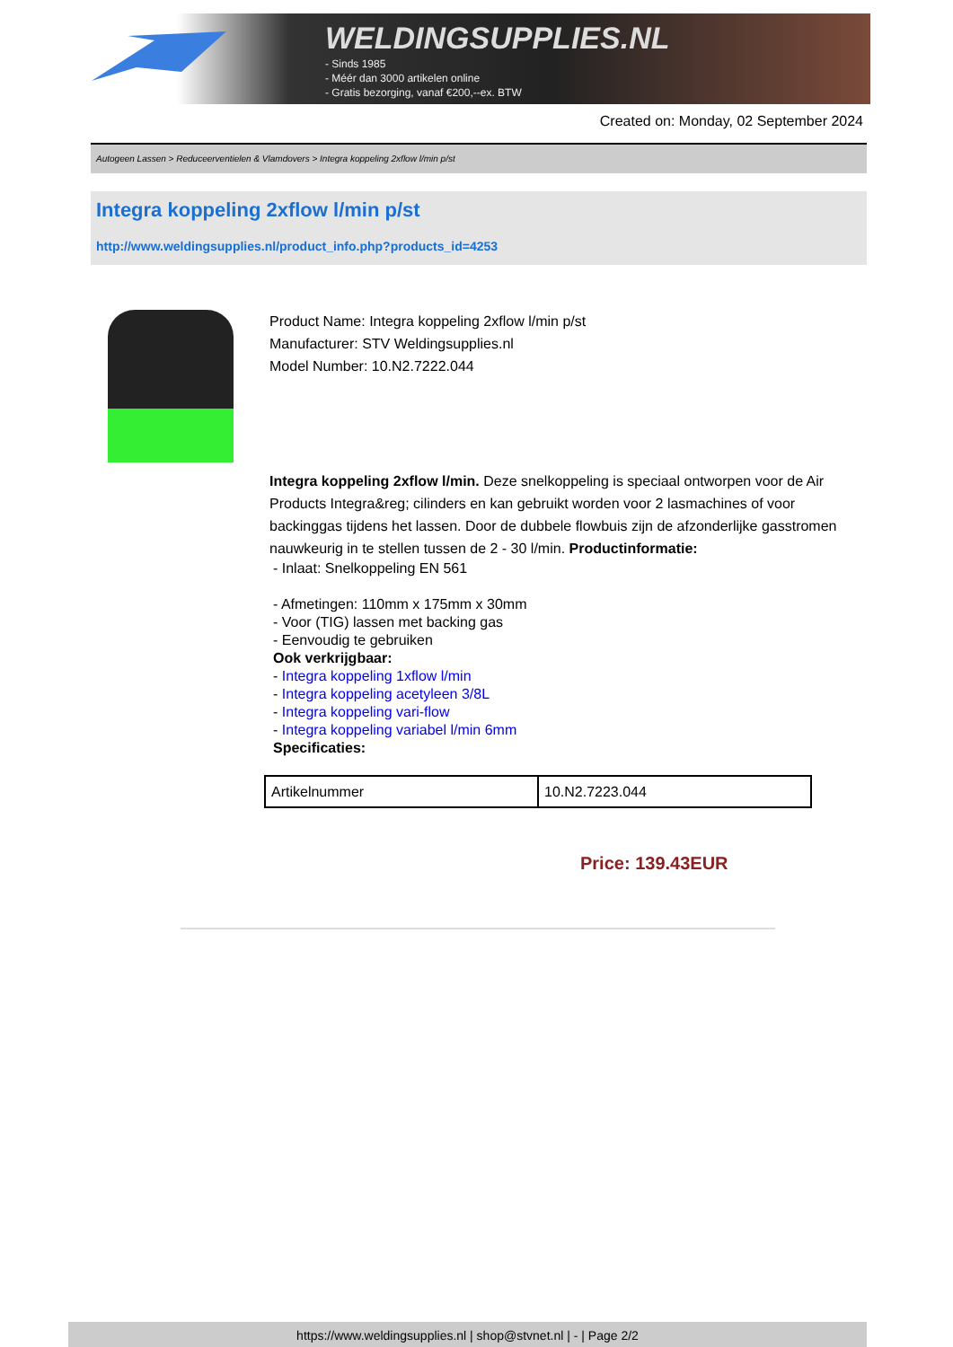WELDINGSUPPLIES.NL
- Sinds 1985
- Méér dan 3000 artikelen online
- Gratis bezorging, vanaf €200,--ex. BTW
Created on: Monday, 02 September 2024
Autogeen Lassen > Reduceerventielen & Vlamdovers > Integra koppeling 2xflow l/min p/st
Integra koppeling 2xflow l/min p/st
http://www.weldingsupplies.nl/product_info.php?products_id=4253
Product Name: Integra koppeling 2xflow l/min p/st
Manufacturer: STV Weldingsupplies.nl
Model Number: 10.N2.7222.044
Integra koppeling 2xflow l/min. Deze snelkoppeling is speciaal ontworpen voor de Air Products Integra&reg; cilinders en kan gebruikt worden voor 2 lasmachines of voor backinggas tijdens het lassen. Door de dubbele flowbuis zijn de afzonderlijke gasstromen nauwkeurig in te stellen tussen de 2 - 30 l/min. Productinformatie:
- Inlaat: Snelkoppeling EN 561
- Afmetingen: 110mm x 175mm x 30mm
- Voor (TIG) lassen met backing gas
- Eenvoudig te gebruiken
Ook verkrijgbaar:
- Integra koppeling 1xflow l/min
- Integra koppeling acetyleen 3/8L
- Integra koppeling vari-flow
- Integra koppeling variabel l/min 6mm
Specificaties:
| Artikelnummer | 10.N2.7223.044 |
Price: 139.43EUR
https://www.weldingsupplies.nl | shop@stvnet.nl | - | Page 2/2